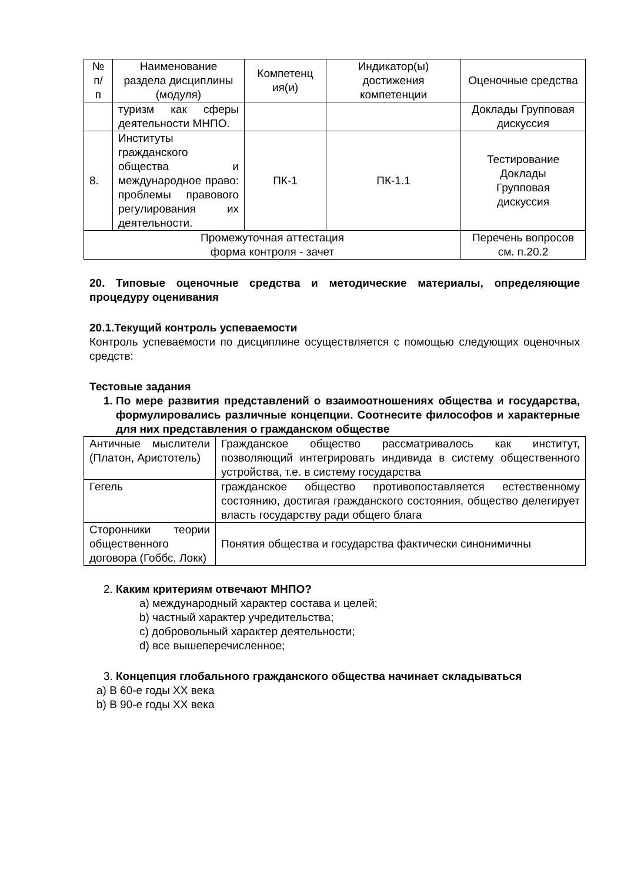| № п/ п | Наименование раздела дисциплины (модуля) | Компетенц ия(и) | Индикатор(ы) достижения компетенции | Оценочные средства |
| --- | --- | --- | --- | --- |
| | туризм как сферы деятельности МНПО. | | | Доклады Групповая дискуссия |
| 8. | Институты гражданского общества и международное право: проблемы правового регулирования их деятельности. | ПК-1 | ПК-1.1 | Тестирование Доклады Групповая дискуссия |
| Промежуточная аттестация форма контроля - зачет | | | | Перечень вопросов см. п.20.2 |
20. Типовые оценочные средства и методические материалы, определяющие процедуру оценивания
20.1.Текущий контроль успеваемости
Контроль успеваемости по дисциплине осуществляется с помощью следующих оценочных средств:
Тестовые задания
1. По мере развития представлений о взаимоотношениях общества и государства, формулировались различные концепции. Соотнесите философов и характерные для них представления о гражданском обществе
| Античные мыслители (Платон, Аристотель) | Гражданское общество рассматривалось как институт, позволяющий интегрировать индивида в систему общественного устройства, т.е. в систему государства |
| Гегель | гражданское общество противопоставляется естественному состоянию, достигая гражданского состояния, общество делегирует власть государству ради общего блага |
| Сторонники теории общественного договора (Гоббс, Локк) | Понятия общества и государства фактически синонимичны |
2. Каким критериям отвечают МНПО?
a) международный характер состава и целей;
b) частный характер учредительства;
c) добровольный характер деятельности;
d) все вышеперечисленное;
3. Концепция глобального гражданского общества начинает складываться
a) В 60-е годы XX века
b) В 90-е годы XX века